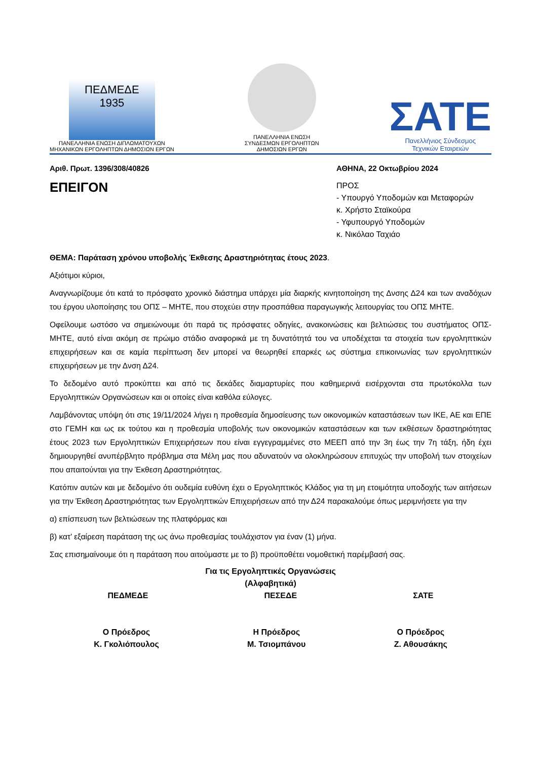ΠΕΔΜΕΔΕ
1935
ΠΑΝΕΛΛΗΝΙΑ ΕΝΩΣΗ ΔΙΠΛΩΜΑΤΟΥΧΩΝ
ΜΗΧΑΝΙΚΩΝ ΕΡΓΟΛΗΠΤΩΝ ΔΗΜΟΣΙΩΝ ΕΡΓΩΝ
ΠΑΝΕΛΛΗΝΙΑ ΕΝΩΣΗ
ΣΥΝΔΕΣΜΩΝ ΕΡΓΟΛΗΠΤΩΝ
ΔΗΜΟΣΙΩΝ ΕΡΓΩΝ
ΣΑΤΕ
Πανελλήνιος Σύνδεσμος
Τεχνικών Εταιρειών
Αριθ. Πρωτ. 1396/308/40826 ΑΘΗΝΑ, 22 Οκτωβρίου 2024
ΕΠΕΙΓΟΝ
ΠΡΟΣ
- Υπουργό Υποδομών και Μεταφορών
κ. Χρήστο Σταϊκούρα
- Υφυπουργό Υποδομών
κ. Νικόλαο Ταχιάο
ΘΕΜΑ: Παράταση χρόνου υποβολής Έκθεσης Δραστηριότητας έτους 2023.
Αξιότιμοι κύριοι,
Αναγνωρίζουμε ότι κατά το πρόσφατο χρονικό διάστημα υπάρχει μία διαρκής κινητοποίηση της Δνσης Δ24 και των αναδόχων του έργου υλοποίησης του ΟΠΣ – ΜΗΤΕ, που στοχεύει στην προσπάθεια παραγωγικής λειτουργίας του ΟΠΣ ΜΗΤΕ.
Οφείλουμε ωστόσο να σημειώνουμε ότι παρά τις πρόσφατες οδηγίες, ανακοινώσεις και βελτιώσεις του συστήματος ΟΠΣ-ΜΗΤΕ, αυτό είναι ακόμη σε πρώιμο στάδιο αναφορικά με τη δυνατότητά του να υποδέχεται τα στοιχεία των εργοληπτικών επιχειρήσεων και σε καμία περίπτωση δεν μπορεί να θεωρηθεί επαρκές ως σύστημα επικοινωνίας των εργοληπτικών επιχειρήσεων με την Δνση Δ24.
Το δεδομένο αυτό προκύπτει και από τις δεκάδες διαμαρτυρίες που καθημερινά εισέρχονται στα πρωτόκολλα των Εργοληπτικών Οργανώσεων και οι οποίες είναι καθόλα εύλογες.
Λαμβάνοντας υπόψη ότι στις 19/11/2024 λήγει η προθεσμία δημοσίευσης των οικονομικών καταστάσεων των ΙΚΕ, ΑΕ και ΕΠΕ στο ΓΕΜΗ και ως εκ τούτου και η προθεσμία υποβολής των οικονομικών καταστάσεων και των εκθέσεων δραστηριότητας έτους 2023 των Εργοληπτικών Επιχειρήσεων που είναι εγγεγραμμένες στο ΜΕΕΠ από την 3η έως την 7η τάξη, ήδη έχει δημιουργηθεί ανυπέρβλητο πρόβλημα στα Μέλη μας που αδυνατούν να ολοκληρώσουν επιτυχώς την υποβολή των στοιχείων που απαιτούνται για την Έκθεση Δραστηριότητας.
Κατόπιν αυτών και με δεδομένο ότι ουδεμία ευθύνη έχει ο Εργοληπτικός Κλάδος για τη μη ετοιμότητα υποδοχής των αιτήσεων για την Έκθεση Δραστηριότητας των Εργοληπτικών Επιχειρήσεων από την Δ24 παρακαλούμε όπως μεριμνήσετε για την
α) επίσπευση των βελτιώσεων της πλατφόρμας και
β) κατ’ εξαίρεση παράταση της ως άνω προθεσμίας τουλάχιστον για έναν (1) μήνα.
Σας επισημαίνουμε ότι η παράταση που αιτούμαστε με το β) προϋποθέτει νομοθετική παρέμβασή σας.
Για τις Εργοληπτικές Οργανώσεις
(Αλφαβητικά)
ΠΕΔΜΕΔΕ ΠΕΣΕΔΕ ΣΑΤΕ
Ο Πρόεδρος
Κ. Γκολιόπουλος
Η Πρόεδρος
Μ. Τσιομπάνου
Ο Πρόεδρος
Ζ. Αθουσάκης